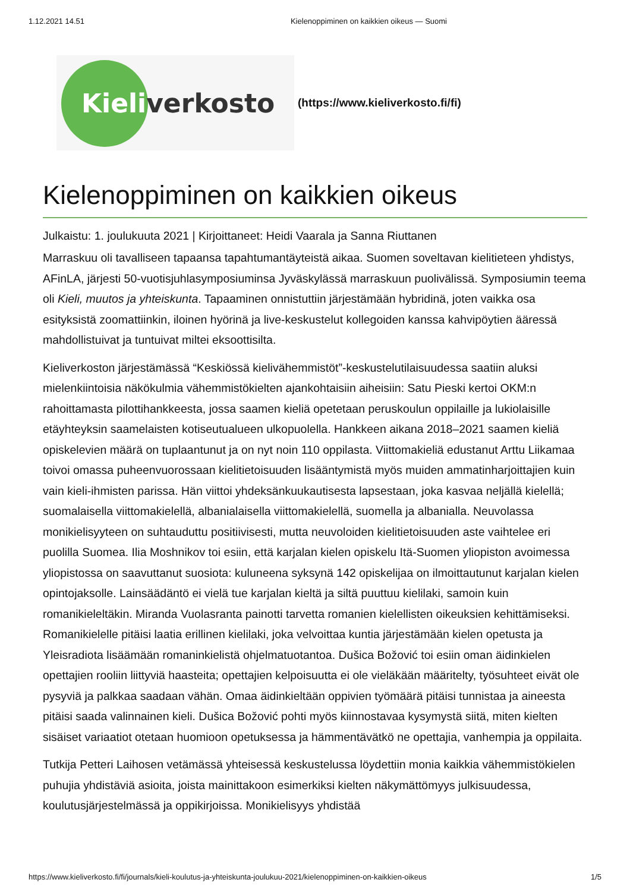1.12.2021 14.51 Kielenoppiminen on kaikkien oikeus — Suomi
Kieli verkosto
(https://www.kieliverkosto.fi/fi)
Kielenoppiminen on kaikkien oikeus
Julkaistu: 1. joulukuuta 2021 | Kirjoittaneet: Heidi Vaarala ja Sanna Riuttanen
Marraskuu oli tavalliseen tapaansa tapahtumantäyteistä aikaa. Suomen soveltavan kielitieteen yhdistys, AFinLA, järjesti 50-vuotisjuhlasymposiuminsa Jyväskylässä marraskuun puolivälissä. Symposiumin teema oli Kieli, muutos ja yhteiskunta. Tapaaminen onnistuttiin järjestämään hybridinä, joten vaikka osa esityksistä zoomattiinkin, iloinen hyörinä ja live-keskustelut kollegoiden kanssa kahvipöytien ääressä mahdollistuivat ja tuntuivat miltei eksoottisilta.
Kieliverkoston järjestämässä “Keskiössä kielivähemmistöt”-keskustelutilaisuudessa saatiin aluksi mielenkiintoisia näkökulmia vähemmistökielten ajankohtaisiin aiheisiin: Satu Pieski kertoi OKM:n rahoittamasta pilottihankkeesta, jossa saamen kieliä opetetaan peruskoulun oppilaille ja lukiolaisille etäyhteyksin saamelaisten kotiseutualueen ulkopuolella. Hankkeen aikana 2018–2021 saamen kieliä opiskelevien määrä on tuplaantunut ja on nyt noin 110 oppilasta. Viittomakieliä edustanut Arttu Liikamaa toivoi omassa puheenvuorossaan kielitietoisuuden lisääntymistä myös muiden ammatinharjoittajien kuin vain kieli-ihmisten parissa. Hän viittoi yhdeksänkuukautisesta lapsestaan, joka kasvaa neljällä kielellä; suomalaisella viittomakielellä, albanialaisella viittomakielellä, suomella ja albanialla. Neuvolassa monikielisyyteen on suhtauduttu positiivisesti, mutta neuvoloiden kielitietoisuuden aste vaihtelee eri puolilla Suomea. Ilia Moshnikov toi esiin, että karjalan kielen opiskelu Itä-Suomen yliopiston avoimessa yliopistossa on saavuttanut suosiota: kuluneena syksynä 142 opiskelijaa on ilmoittautunut karjalan kielen opintojaksolle. Lainsäädäntö ei vielä tue karjalan kieltä ja siltä puuttuu kielilaki, samoin kuin romanikieleltäkin. Miranda Vuolasranta painotti tarvetta romanien kielellisten oikeuksien kehittämiseksi. Romanikielelle pitäisi laatia erillinen kielilaki, joka velvoittaa kuntia järjestämään kielen opetusta ja Yleisradiota lisäämään romaninkielistä ohjelmatuotantoa. Dušica Božović toi esiin oman äidinkielen opettajien rooliin liittyviä haasteita; opettajien kelpoisuutta ei ole vieläkään määritelty, työsuhteet eivät ole pysyviä ja palkkaa saadaan vähän. Omaa äidinkieltään oppivien työmäärä pitäisi tunnistaa ja aineesta pitäisi saada valinnainen kieli. Dušica Božović pohti myös kiinnostavaa kysymystä siitä, miten kielten sisäiset variaatiot otetaan huomioon opetuksessa ja hämmentävätkö ne opettajia, vanhempia ja oppilaita.
Tutkija Petteri Laihosen vetämässä yhteisessä keskustelussa löydettiin monia kaikkia vähemmistökielen puhujia yhdistäviä asioita, joista mainittakoon esimerkiksi kielten näkymättömyys julkisuudessa, koulutusjärjestelmässä ja oppikirjoissa. Monikielisyys yhdistää
https://www.kieliverkosto.fi/fi/journals/kieli-koulutus-ja-yhteiskunta-joulukuu-2021/kielenoppiminen-on-kaikkien-oikeus 1/5